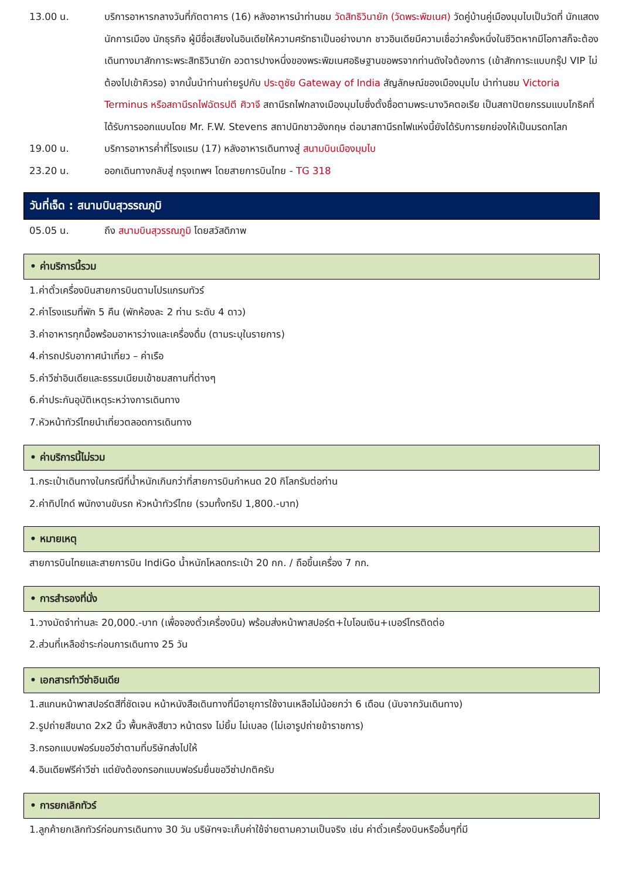13.00 น. บริการอาหารกลางวันที่ภัตตาคาร (16) หลังอาหารนำท่านชม วัดสิทธิวินายัก (วัดพระพิฆเนศ) วัดคู่บ้านคู่เมืองมุมไบเป็นวัดที่ นักแสดง นักการเมือง นักธุรกิจ ผู้มีชื่อเสียงในอินเดียให้ความศรัทธาเป็นอย่างมาก ชาวอินเดียมีความเชื่อว่าครั้งหนึ่งในชีวิตหากมีโอกาสก็จะต้องเดินทางมาสักการะพระสิทธิวินายัก อวตารปางหนึ่งของพระพิฆเนศอธิษฐานขอพรจากท่านดังใจต้องการ (เข้าสักการะแบบกรุ๊ป VIP ไม่ต้องไปเข้าคิวรอ) จากนั้นนำท่านถ่ายรูปกับ ประตูชัย Gateway of India สัญลักษณ์ของเมืองมุมไบ นำท่านชม Victoria Terminus หรือสถานีรถไฟฉัตรปตี ศิวาจี สถานีรถไฟกลางเมืองมุมไบซึ่งตั้งชื่อตามพระนางวิคตอเรีย เป็นสถาปัตยกรรมแบบโกธิคที่ได้รับการออกแบบโดย Mr. F.W. Stevens สถาปนิกชาวอังกฤษ ต่อมาสถานีรถไฟแห่งนี้ยังได้รับการยกย่องให้เป็นมรดกโลก
19.00 น. บริการอาหารค่ำที่โรงแรม (17) หลังอาหารเดินทางสู่ สนามบินเมืองมุมไบ
23.20 น. ออกเดินทางกลับสู่ กรุงเทพฯ โดยสายการบินไทย - TG 318
วันที่เจ็ด : สนามบินสุวรรณภูมิ
05.05 น. ถึง สนามบินสุวรรณภูมิ โดยสวัสดิภาพ
• ค่าบริการนี้รวม
1.ค่าตั๋วเครื่องบินสายการบินตามโปรแกรมทัวร์
2.ค่าโรงแรมที่พัก 5 คืน (พักห้องละ 2 ท่าน ระดับ 4 ดาว)
3.ค่าอาหารทุกมื้อพร้อมอาหารว่างและเครื่องดื่ม (ตามระบุในรายการ)
4.ค่ารถปรับอากาศนำเที่ยว – ค่าเรือ
5.ค่าวีซ่าอินเดียและธรรมเนียมเข้าชมสถานที่ต่างๆ
6.ค่าประกันอุบัติเหตุระหว่างการเดินทาง
7.หัวหน้าทัวร์ไทยนำเที่ยวตลอดการเดินทาง
• ค่าบริการนี้ไม่รวม
1.กระเป๋าเดินทางในกรณีที่น้ำหนักเกินกว่าที่สายการบินกำหนด 20 กิโลกรัมต่อท่าน
2.ค่าทิปไกด์ พนักงานขับรถ หัวหน้าทัวร์ไทย (รวมทั้งทริป 1,800.-บาท)
• หมายเหตุ
สายการบินไทยและสายการบิน IndiGo น้ำหนักโหลดกระเป๋า 20 กก. / ถือขึ้นเครื่อง 7 กก.
• การสำรองที่นั่ง
1.วางมัดจำท่านละ 20,000.-บาท (เพื่อจองตั๋วเครื่องบิน) พร้อมส่งหน้าพาสปอร์ต+ใบโอนเงิน+เบอร์โทรติดต่อ
2.ส่วนที่เหลือชำระก่อนการเดินทาง 25 วัน
• เอกสารทำวีซ่าอินเดีย
1.สแกนหน้าพาสปอร์ตสีที่ชัดเจน หน้าหนังสือเดินทางที่มีอายุการใช้งานเหลือไม่น้อยกว่า 6 เดือน (นับจากวันเดินทาง)
2.รูปถ่ายสีขนาด 2x2 นิ้ว พื้นหลังสีขาว หน้าตรง ไม่ยิ้ม ไม่เบลอ (ไม่เอารูปถ่ายข้าราชการ)
3.กรอกแบบฟอร์มขอวีซ่าตามที่บริษัทส่งไปให้
4.อินเดียฟรีค่าวีซ่า แต่ยังต้องกรอกแบบฟอร์มยื่นขอวีซ่าปกติครับ
• การยกเลิกทัวร์
1.ลูกค้ายกเลิกทัวร์ก่อนการเดินทาง 30 วัน บริษัทฯจะเก็บค่าใช้จ่ายตามความเป็นจริง เช่น ค่าตั๋วเครื่องบินหรืออื่นๆที่มี